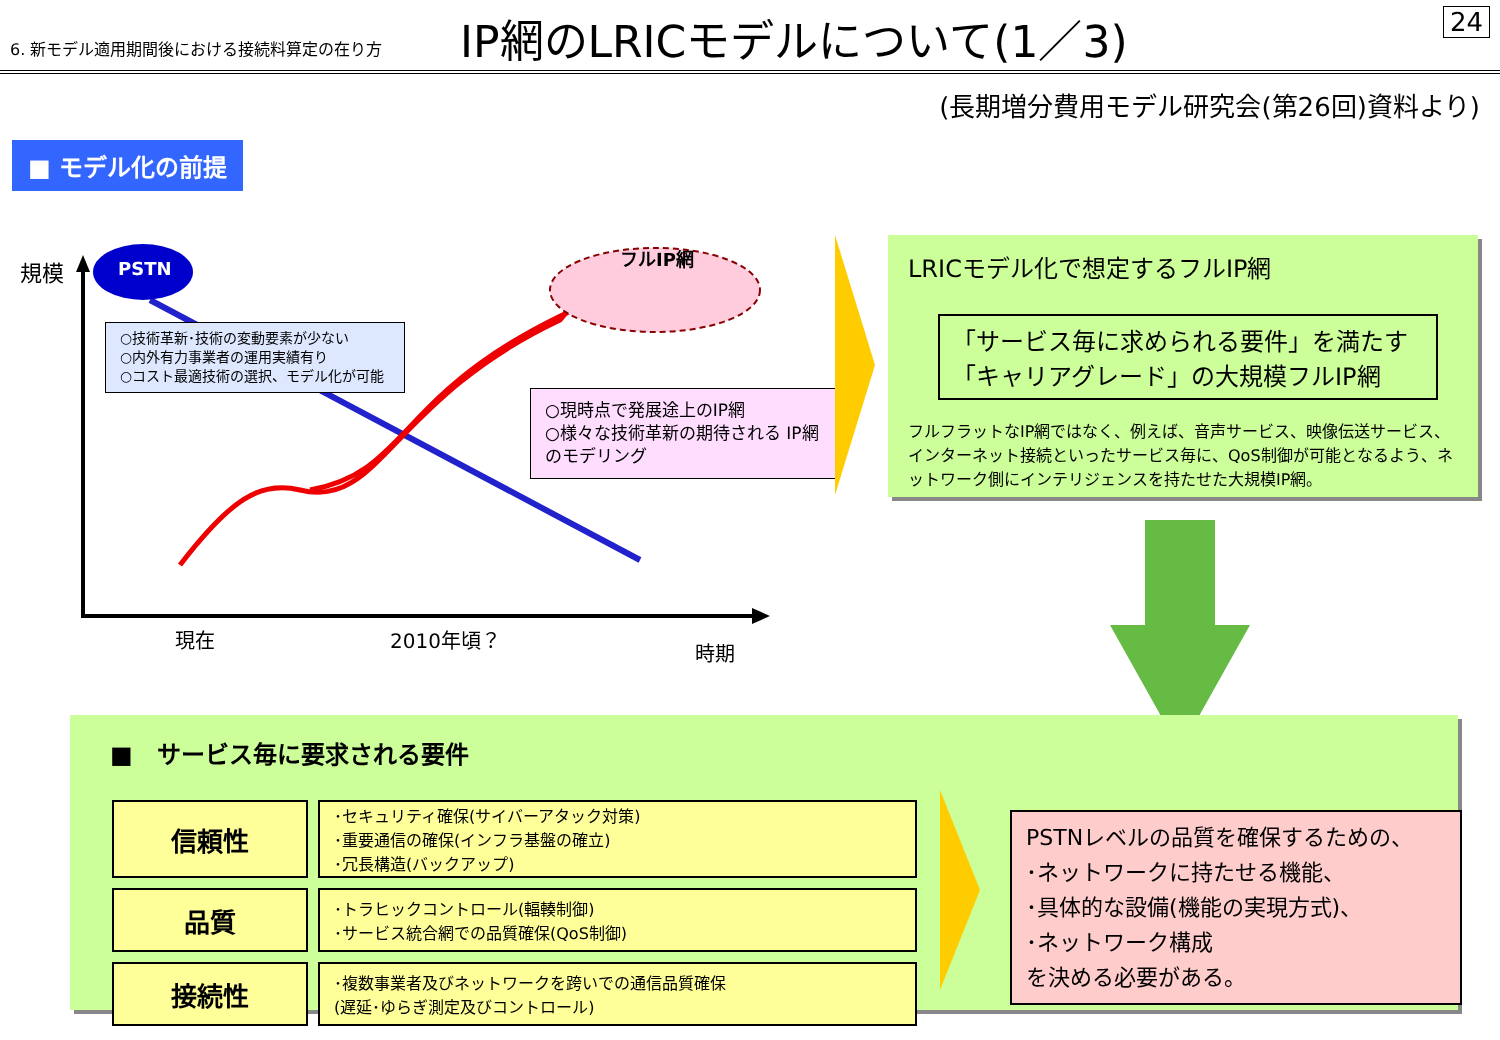6. 新モデル適用期間後における接続料算定の在り方
IP網のLRICモデルについて(1／3)
24
(長期増分費用モデル研究会(第26回)資料より)
■ モデル化の前提
規模 PSTN
フルIP網
○技術革新･技術の変動要素が少ない
○内外有力事業者の運用実績有り
○コスト最適技術の選択、モデル化が可能
○現時点で発展途上のIP網
○様々な技術革新の期待される IP網のモデリング
現在 2010年頃？
時期
LRICモデル化で想定するフルIP網
「サービス毎に求められる要件」を満たす
「キャリアグレード」の大規模フルIP網
フルフラットなIP網ではなく、例えば、音声サービス、映像伝送サービス、インターネット接続といったサービス毎に、QoS制御が可能となるよう、ネットワーク側にインテリジェンスを持たせた大規模IP網。
■　サービス毎に要求される要件
| 信頼性 | ･セキュリティ確保(サイバーアタック対策) ･重要通信の確保(インフラ基盤の確立) ･冗長構造(バックアップ) |
| 品質 | ･トラヒックコントロール(輻輳制御) ･サービス統合網での品質確保(QoS制御) |
| 接続性 | ･複数事業者及びネットワークを跨いでの通信品質確保 (遅延･ゆらぎ測定及びコントロール) |
PSTNレベルの品質を確保するための、
･ネットワークに持たせる機能、
･具体的な設備(機能の実現方式)、
･ネットワーク構成
を決める必要がある。